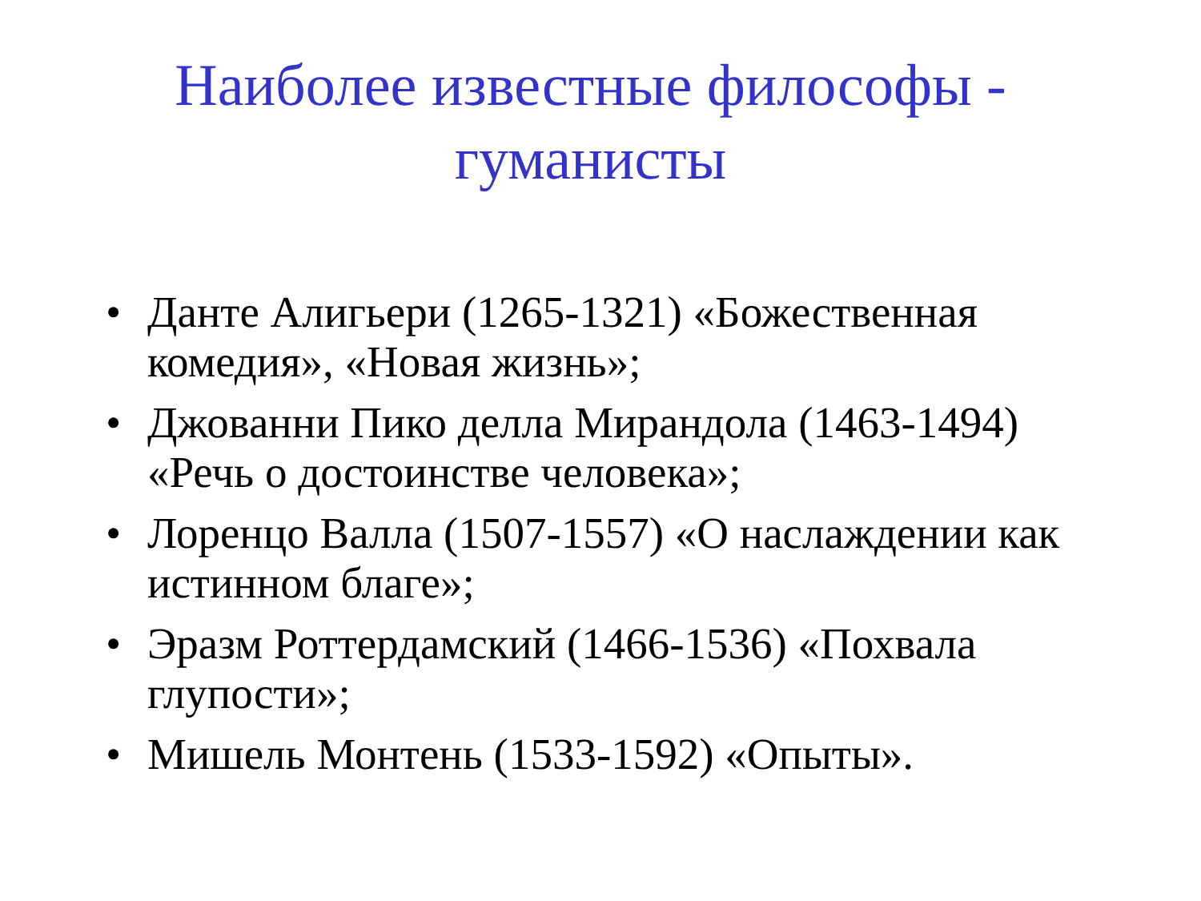Наиболее известные философы -
гуманисты
• Данте Алигьери (1265-1321) «Божественная комедия», «Новая жизнь»;
• Джованни Пико делла Мирандола (1463-1494) «Речь о достоинстве человека»;
• Лоренцо Валла (1507-1557) «О наслаждении как истинном благе»;
• Эразм Роттердамский (1466-1536) «Похвала глупости»;
• Мишель Монтень (1533-1592) «Опыты».